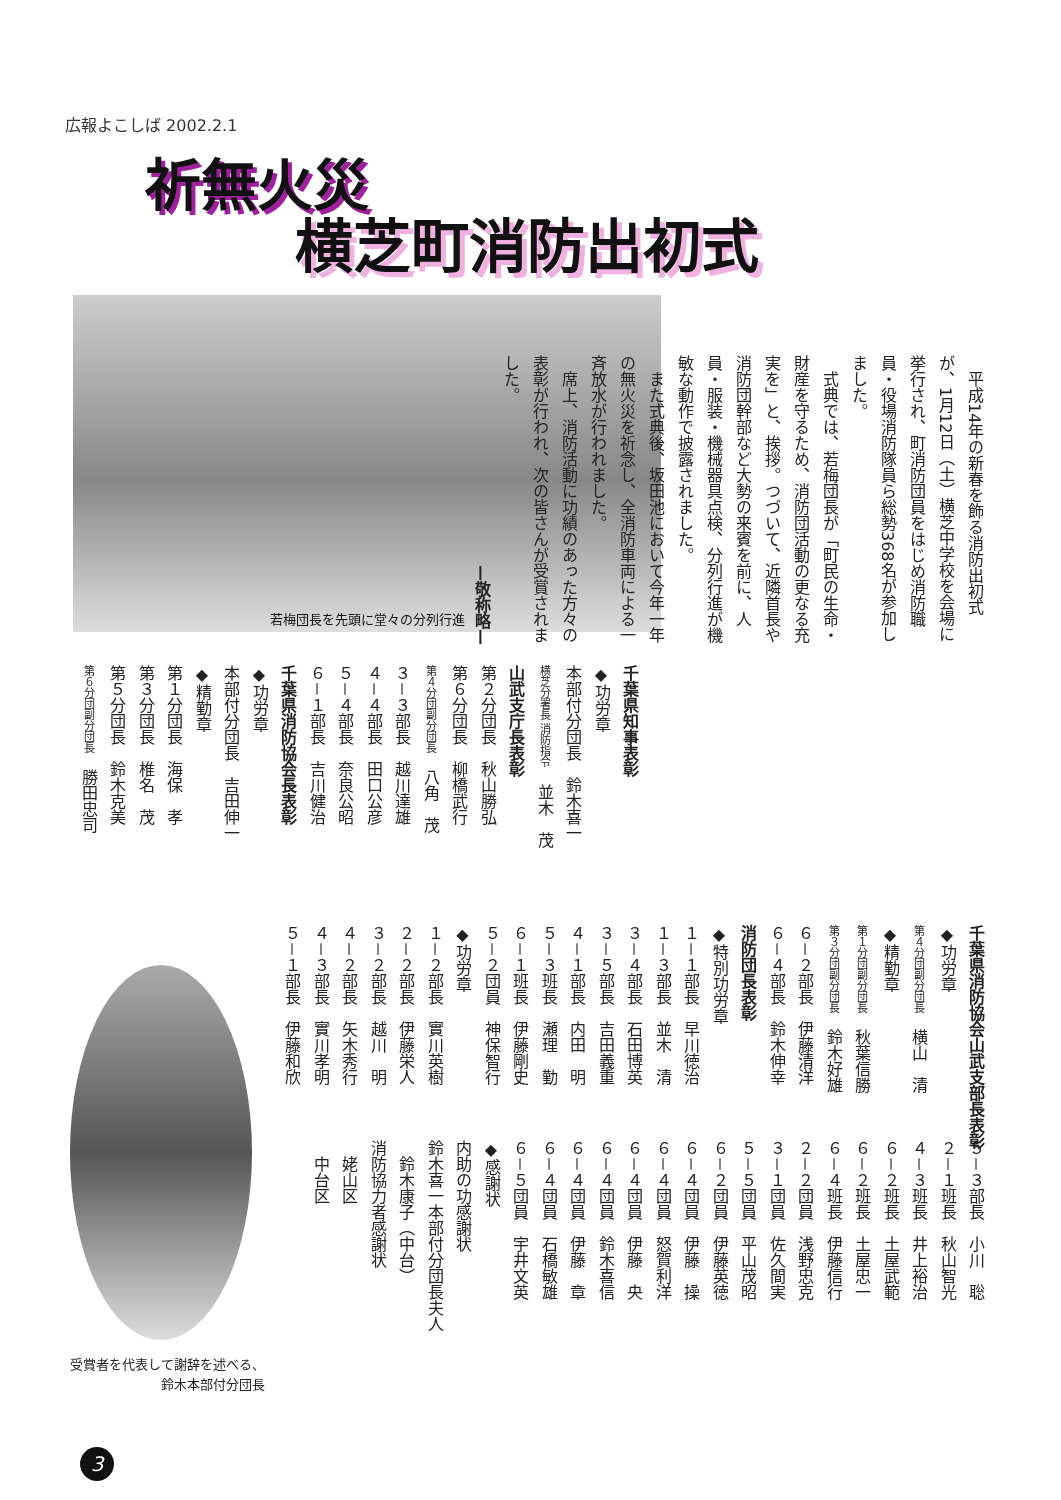広報よこしば 2002.2.1
祈無火災
横芝町消防出初式
若梅団長を先頭に堂々の分列行進
平成14年の新春を飾る消防出初式が、1月12日（土）横芝中学校を会場に挙行され、町消防団員をはじめ消防職員・役場消防隊員ら総勢368名が参加しました。
式典では、若梅団長が「町民の生命・財産を守るため、消防団活動の更なる充実を」と、挨拶。つづいて、近隣首長や消防団幹部など大勢の来賓を前に、人員・服装・機械器具点検、分列行進が機敏な動作で披露されました。
また式典後、坂田池において今年一年の無火災を祈念し、全消防車両による一斉放水が行われました。
席上、消防活動に功績のあった方々の表彰が行われ、次の皆さんが受賞されました。
—敬称略—
千葉県知事表彰
◆功労章
本部付分団長　鈴木喜一
横芝分署長 消防指令　並木　茂
山武支庁長表彰
第２分団長　秋山勝弘
第６分団長　柳橋武行
第４分団副分団長　八角　茂
３－３部長　越川達雄
４－４部長　田口公彦
５－４部長　奈良公昭
６－１部長　吉川健治
千葉県消防協会長表彰
◆功労章
本部付分団長　吉田伸一
◆精勤章
第１分団長　海保　孝
第３分団長　椎名　茂
第５分団長　鈴木克美
第６分団副分団長　勝田忠司
千葉県消防協会山武支部長表彰
◆功労章
第４分団副分団長　横山　清
◆精勤章
第１分団副分団長　秋葉信勝
第３分団副分団長　鈴木好雄
６－２部長　伊藤清洋
６－４部長　鈴木伸幸
消防団長表彰
◆特別功労章
１－１部長　早川徳治
１－３部長　並木　清
３－４部長　石田博英
３－５部長　吉田義重
４－１部長　内田　明
５－３班長　瀬理　勤
６－１班長　伊藤剛史
５－２団員　神保智行
◆功労章
１－２部長　實川英樹
２－２部長　伊藤栄人
３－２部長　越川　明
４－２部長　矢木秀行
４－３部長　實川孝明
５－１部長　伊藤和欣
受賞者を代表して謝辞を述べる、
　　　　　　　鈴木本部付分団長
５－３部長　小川　聡
２－１班長　秋山智光
４－３班長　井上裕治
６－２班長　土屋武範
６－２班長　土屋忠一
６－４班長　伊藤信行
２－２団員　浅野忠克
３－１団員　佐久間実
５－５団員　平山茂昭
６－２団員　伊藤英徳
６－４団員　伊藤　操
６－４団員　怒賀利洋
６－４団員　伊藤　央
６－４団員　鈴木喜信
６－４団員　伊藤　章
６－４団員　石橋敏雄
６－５団員　宇井文英
◆感謝状
内助の功感謝状
鈴木喜一本部付分団長夫人
　鈴木康子（中台）
消防協力者感謝状
　姥山区
　中台区
3